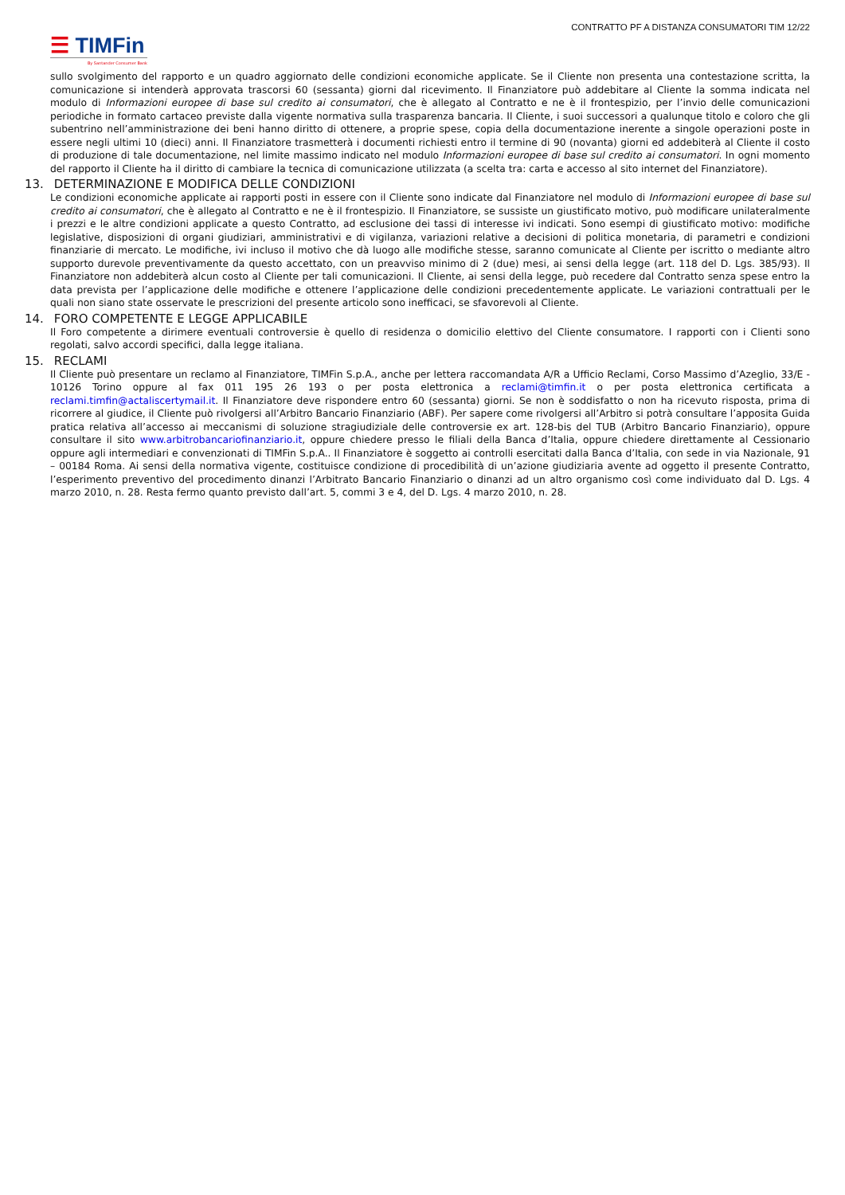CONTRATTO PF A DISTANZA CONSUMATORI TIM 12/22
☰ TIMFin
By Santander Consumer Bank
sullo svolgimento del rapporto e un quadro aggiornato delle condizioni economiche applicate. Se il Cliente non presenta una contestazione scritta, la comunicazione si intenderà approvata trascorsi 60 (sessanta) giorni dal ricevimento. Il Finanziatore può addebitare al Cliente la somma indicata nel modulo di Informazioni europee di base sul credito ai consumatori, che è allegato al Contratto e ne è il frontespizio, per l’invio delle comunicazioni periodiche in formato cartaceo previste dalla vigente normativa sulla trasparenza bancaria. Il Cliente, i suoi successori a qualunque titolo e coloro che gli subentrino nell’amministrazione dei beni hanno diritto di ottenere, a proprie spese, copia della documentazione inerente a singole operazioni poste in essere negli ultimi 10 (dieci) anni. Il Finanziatore trasmetterà i documenti richiesti entro il termine di 90 (novanta) giorni ed addebiterà al Cliente il costo di produzione di tale documentazione, nel limite massimo indicato nel modulo Informazioni europee di base sul credito ai consumatori. In ogni momento del rapporto il Cliente ha il diritto di cambiare la tecnica di comunicazione utilizzata (a scelta tra: carta e accesso al sito internet del Finanziatore).
13. DETERMINAZIONE E MODIFICA DELLE CONDIZIONI
Le condizioni economiche applicate ai rapporti posti in essere con il Cliente sono indicate dal Finanziatore nel modulo di Informazioni europee di base sul credito ai consumatori, che è allegato al Contratto e ne è il frontespizio. Il Finanziatore, se sussiste un giustificato motivo, può modificare unilateralmente i prezzi e le altre condizioni applicate a questo Contratto, ad esclusione dei tassi di interesse ivi indicati. Sono esempi di giustificato motivo: modifiche legislative, disposizioni di organi giudiziari, amministrativi e di vigilanza, variazioni relative a decisioni di politica monetaria, di parametri e condizioni finanziarie di mercato. Le modifiche, ivi incluso il motivo che dà luogo alle modifiche stesse, saranno comunicate al Cliente per iscritto o mediante altro supporto durevole preventivamente da questo accettato, con un preavviso minimo di 2 (due) mesi, ai sensi della legge (art. 118 del D. Lgs. 385/93). Il Finanziatore non addebiterà alcun costo al Cliente per tali comunicazioni. Il Cliente, ai sensi della legge, può recedere dal Contratto senza spese entro la data prevista per l’applicazione delle modifiche e ottenere l’applicazione delle condizioni precedentemente applicate. Le variazioni contrattuali per le quali non siano state osservate le prescrizioni del presente articolo sono inefficaci, se sfavorevoli al Cliente.
14. FORO COMPETENTE E LEGGE APPLICABILE
Il Foro competente a dirimere eventuali controversie è quello di residenza o domicilio elettivo del Cliente consumatore. I rapporti con i Clienti sono regolati, salvo accordi specifici, dalla legge italiana.
15. RECLAMI
Il Cliente può presentare un reclamo al Finanziatore, TIMFin S.p.A., anche per lettera raccomandata A/R a Ufficio Reclami, Corso Massimo d’Azeglio, 33/E - 10126 Torino oppure al fax 011 195 26 193 o per posta elettronica a reclami@timfin.it o per posta elettronica certificata a reclami.timfin@actaliscertymail.it. Il Finanziatore deve rispondere entro 60 (sessanta) giorni. Se non è soddisfatto o non ha ricevuto risposta, prima di ricorrere al giudice, il Cliente può rivolgersi all’Arbitro Bancario Finanziario (ABF). Per sapere come rivolgersi all’Arbitro si potrà consultare l’apposita Guida pratica relativa all’accesso ai meccanismi di soluzione stragiudiziale delle controversie ex art. 128-bis del TUB (Arbitro Bancario Finanziario), oppure consultare il sito www.arbitrobancariofinanziario.it, oppure chiedere presso le filiali della Banca d’Italia, oppure chiedere direttamente al Cessionario oppure agli intermediari e convenzionati di TIMFin S.p.A.. Il Finanziatore è soggetto ai controlli esercitati dalla Banca d’Italia, con sede in via Nazionale, 91 – 00184 Roma. Ai sensi della normativa vigente, costituisce condizione di procedibilità di un’azione giudiziaria avente ad oggetto il presente Contratto, l’esperimento preventivo del procedimento dinanzi l’Arbitrato Bancario Finanziario o dinanzi ad un altro organismo così come individuato dal D. Lgs. 4 marzo 2010, n. 28. Resta fermo quanto previsto dall’art. 5, commi 3 e 4, del D. Lgs. 4 marzo 2010, n. 28.